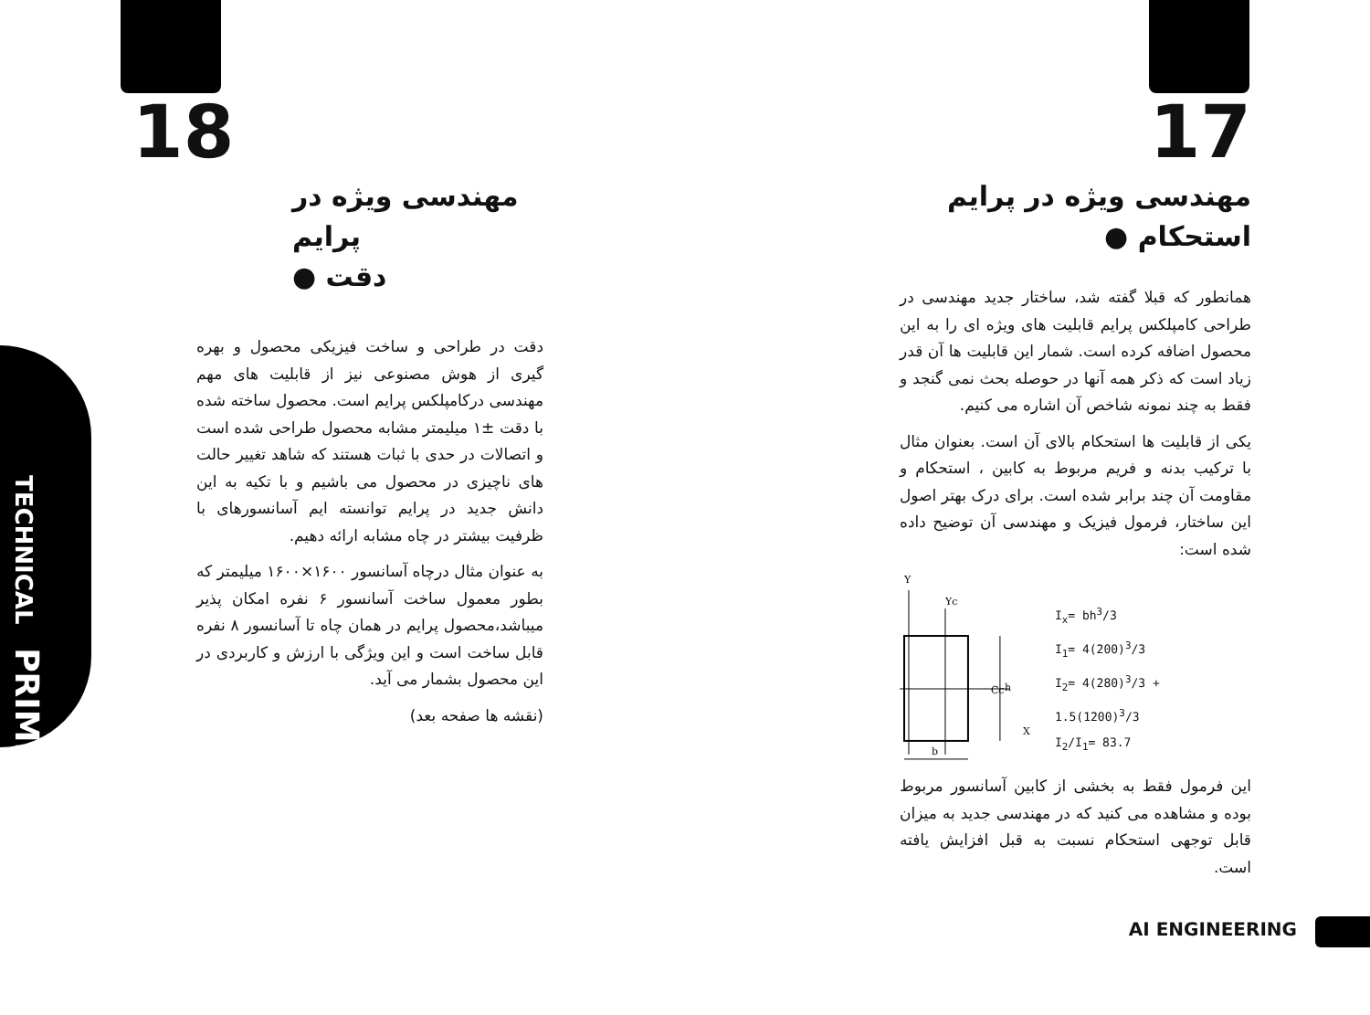TECHNICAL PRIME
18
مهندسی ویژه در پرایم
دقت ●
دقت در طراحی و ساخت فیزیکی محصول و بهره گیری از هوش مصنوعی نیز از قابلیت های مهم مهندسی درکامپلکس پرایم است. محصول ساخته شده با دقت ±۱ میلیمتر مشابه محصول طراحی شده است و اتصالات در حدی با ثبات هستند که شاهد تغییر حالت های ناچیزی در محصول می باشیم و با تکیه به این دانش جدید در پرایم توانسته ایم آسانسورهای با ظرفیت بیشتر در چاه مشابه ارائه دهیم.
به عنوان مثال درچاه آسانسور ۱۶۰۰×۱۶۰۰ میلیمتر که بطور معمول ساخت آسانسور ۶ نفره امکان پذیر میباشد،محصول پرایم در همان چاه تا آسانسور ۸ نفره قابل ساخت است و این ویژگی با ارزش و کاربردی در این محصول بشمار می آید.
(نقشه ها صفحه بعد)
17
مهندسی ویژه در پرایم
استحکام ●
همانطور که قبلا گفته شد، ساختار جدید مهندسی در طراحی کامپلکس پرایم قابلیت های ویژه ای را به این محصول اضافه کرده است. شمار این قابلیت ها آن قدر زیاد است که ذکر همه آنها در حوصله بحث نمی گنجد و فقط به چند نمونه شاخص آن اشاره می کنیم.
یکی از قابلیت ها استحکام بالای آن است. بعنوان مثال با ترکیب بدنه و فریم مربوط به کابین ، استحکام و مقاومت آن چند برابر شده است. برای درک بهتر اصول این ساختار، فرمول فیزیک و مهندسی آن توضیح داده شده است:
Y
Yc
Cc
h
X
b
I<sub>x</sub>= bh<sup>3</sup>/3
I<sub>1</sub>= 4(200)<sup>3</sup>/3
I<sub>2</sub>= 4(280)<sup>3</sup>/3 + 1.5(1200)<sup>3</sup>/3
I<sub>2</sub>/I<sub>1</sub>= 83.7
این فرمول فقط به بخشی از کابین آسانسور مربوط بوده و مشاهده می کنید که در مهندسی جدید به میزان قابل توجهی استحکام نسبت به قبل افزایش یافته است.
AI ENGINEERING